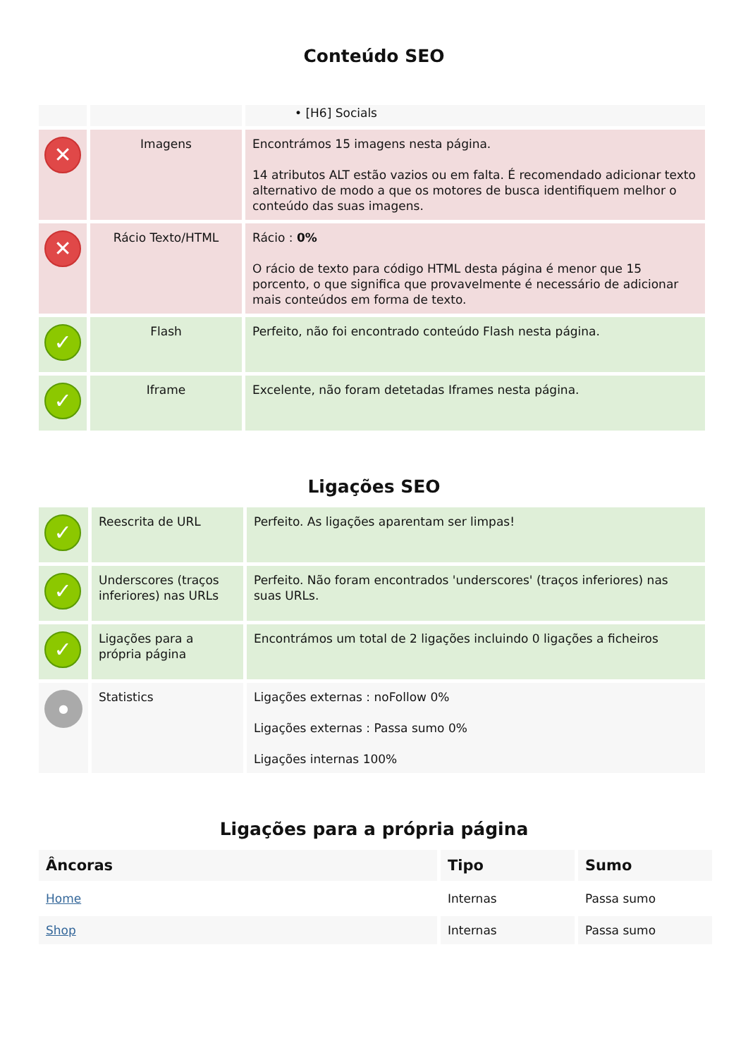Conteúdo SEO
| | | • [H6] Socials |
| ✕ | Imagens | Encontrámos 15 imagens nesta página. 14 atributos ALT estão vazios ou em falta. É recomendado adicionar texto alternativo de modo a que os motores de busca identifiquem melhor o conteúdo das suas imagens. |
| ✕ | Rácio Texto/HTML | Rácio : 0% O rácio de texto para código HTML desta página é menor que 15 porcento, o que significa que provavelmente é necessário de adicionar mais conteúdos em forma de texto. |
| ✓ | Flash | Perfeito, não foi encontrado conteúdo Flash nesta página. |
| ✓ | Iframe | Excelente, não foram detetadas Iframes nesta página. |
Ligações SEO
| ✓ | Reescrita de URL | Perfeito. As ligações aparentam ser limpas! |
| ✓ | Underscores (traços inferiores) nas URLs | Perfeito. Não foram encontrados 'underscores' (traços inferiores) nas suas URLs. |
| ✓ | Ligações para a própria página | Encontrámos um total de 2 ligações incluindo 0 ligações a ficheiros |
| ● | Statistics | Ligações externas : noFollow 0% Ligações externas : Passa sumo 0% Ligações internas 100% |
Ligações para a própria página
| Âncoras | Tipo | Sumo |
| --- | --- | --- |
| Home | Internas | Passa sumo |
| Shop | Internas | Passa sumo |